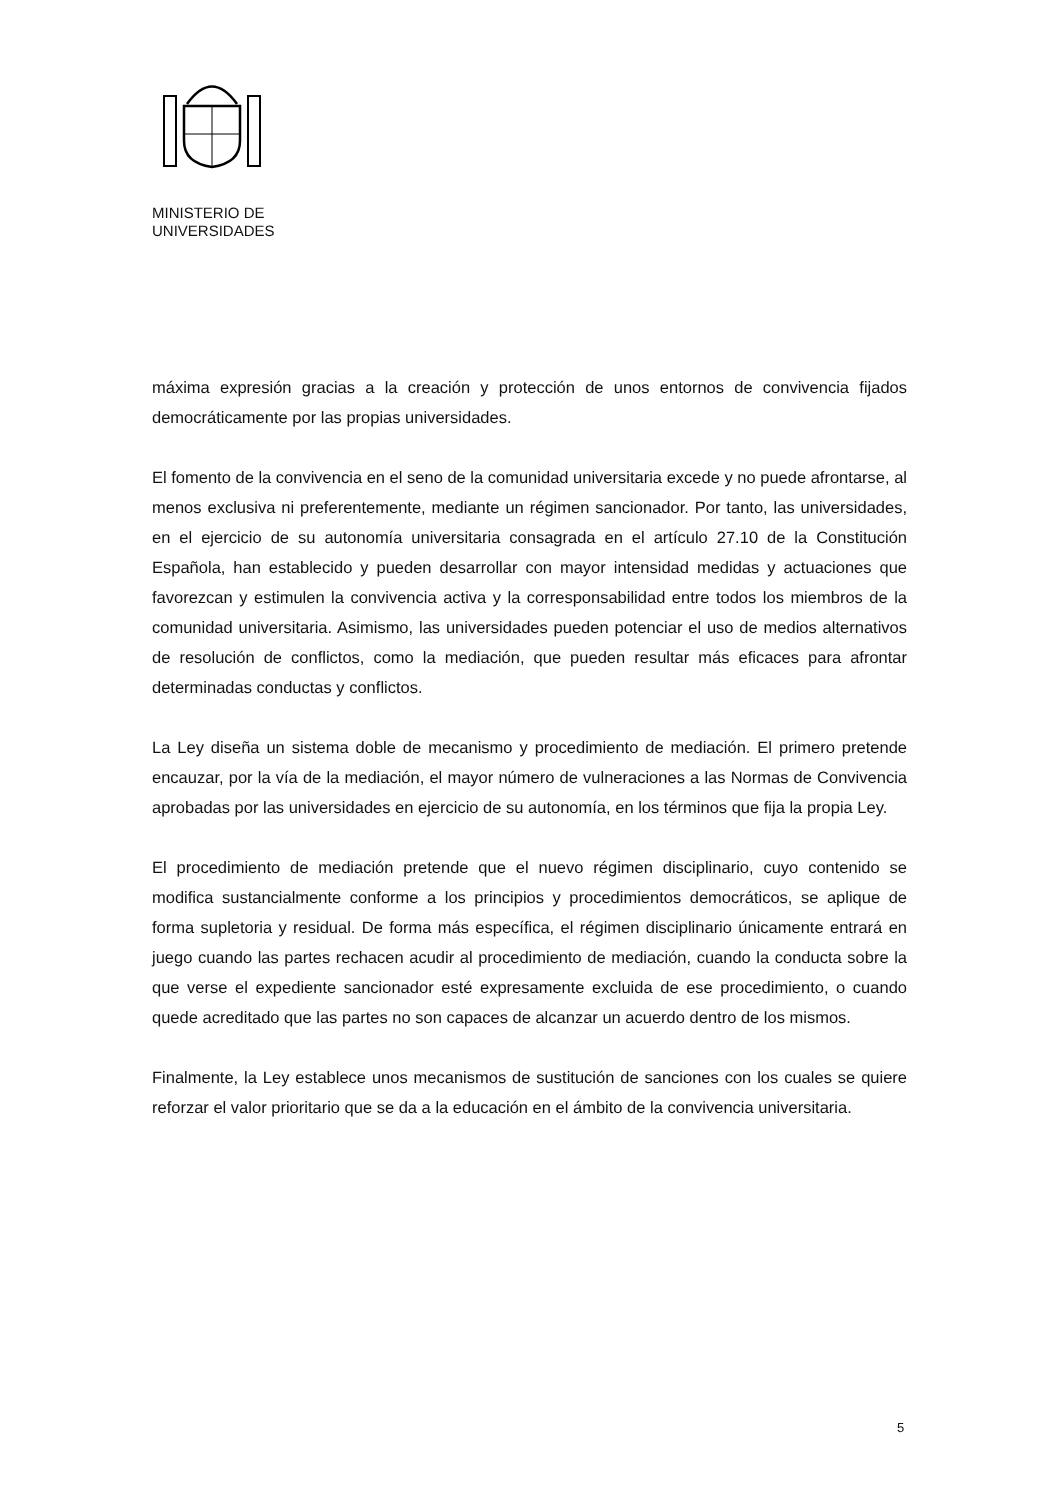MINISTERIO DE
UNIVERSIDADES
máxima expresión gracias a la creación y protección de unos entornos de convivencia fijados democráticamente por las propias universidades.
El fomento de la convivencia en el seno de la comunidad universitaria excede y no puede afrontarse, al menos exclusiva ni preferentemente, mediante un régimen sancionador. Por tanto, las universidades, en el ejercicio de su autonomía universitaria consagrada en el artículo 27.10 de la Constitución Española, han establecido y pueden desarrollar con mayor intensidad medidas y actuaciones que favorezcan y estimulen la convivencia activa y la corresponsabilidad entre todos los miembros de la comunidad universitaria. Asimismo, las universidades pueden potenciar el uso de medios alternativos de resolución de conflictos, como la mediación, que pueden resultar más eficaces para afrontar determinadas conductas y conflictos.
La Ley diseña un sistema doble de mecanismo y procedimiento de mediación. El primero pretende encauzar, por la vía de la mediación, el mayor número de vulneraciones a las Normas de Convivencia aprobadas por las universidades en ejercicio de su autonomía, en los términos que fija la propia Ley.
El procedimiento de mediación pretende que el nuevo régimen disciplinario, cuyo contenido se modifica sustancialmente conforme a los principios y procedimientos democráticos, se aplique de forma supletoria y residual. De forma más específica, el régimen disciplinario únicamente entrará en juego cuando las partes rechacen acudir al procedimiento de mediación, cuando la conducta sobre la que verse el expediente sancionador esté expresamente excluida de ese procedimiento, o cuando quede acreditado que las partes no son capaces de alcanzar un acuerdo dentro de los mismos.
Finalmente, la Ley establece unos mecanismos de sustitución de sanciones con los cuales se quiere reforzar el valor prioritario que se da a la educación en el ámbito de la convivencia universitaria.
5